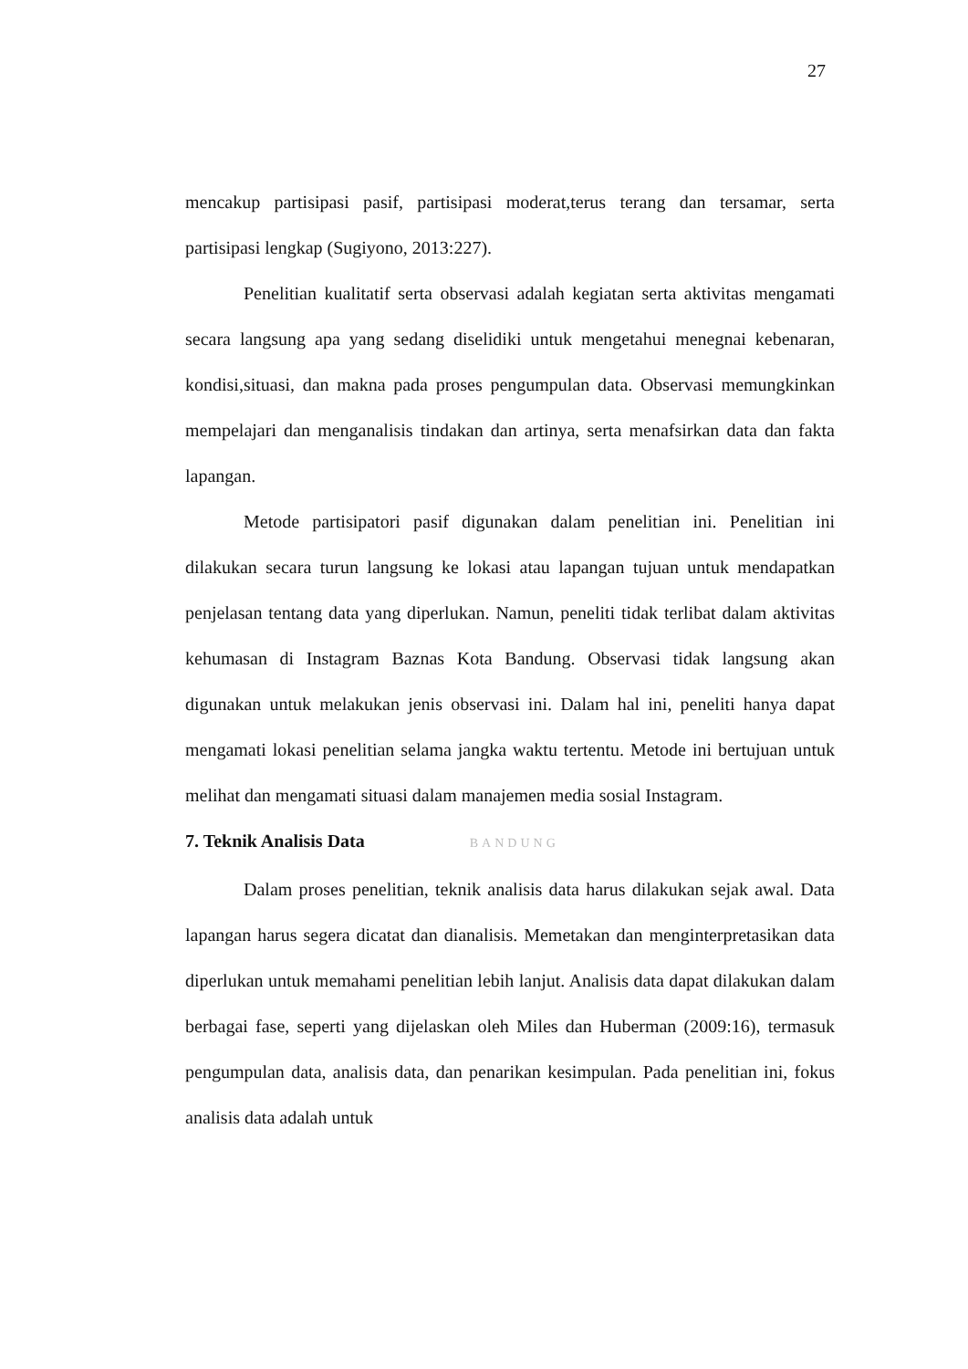27
mencakup partisipasi pasif, partisipasi moderat,terus terang dan tersamar, serta partisipasi lengkap (Sugiyono, 2013:227).
Penelitian kualitatif serta observasi adalah kegiatan serta aktivitas mengamati secara langsung apa yang sedang diselidiki untuk mengetahui menegnai kebenaran, kondisi,situasi, dan makna pada proses pengumpulan data. Observasi memungkinkan mempelajari dan menganalisis tindakan dan artinya, serta menafsirkan data dan fakta lapangan.
Metode partisipatori pasif digunakan dalam penelitian ini. Penelitian ini dilakukan secara turun langsung ke lokasi atau lapangan tujuan untuk mendapatkan penjelasan tentang data yang diperlukan. Namun, peneliti tidak terlibat dalam aktivitas kehumasan di Instagram Baznas Kota Bandung. Observasi tidak langsung akan digunakan untuk melakukan jenis observasi ini. Dalam hal ini, peneliti hanya dapat mengamati lokasi penelitian selama jangka waktu tertentu. Metode ini bertujuan untuk melihat dan mengamati situasi dalam manajemen media sosial Instagram.
7. Teknik Analisis Data BANDUNG
Dalam proses penelitian, teknik analisis data harus dilakukan sejak awal. Data lapangan harus segera dicatat dan dianalisis. Memetakan dan menginterpretasikan data diperlukan untuk memahami penelitian lebih lanjut. Analisis data dapat dilakukan dalam berbagai fase, seperti yang dijelaskan oleh Miles dan Huberman (2009:16), termasuk pengumpulan data, analisis data, dan penarikan kesimpulan. Pada penelitian ini, fokus analisis data adalah untuk